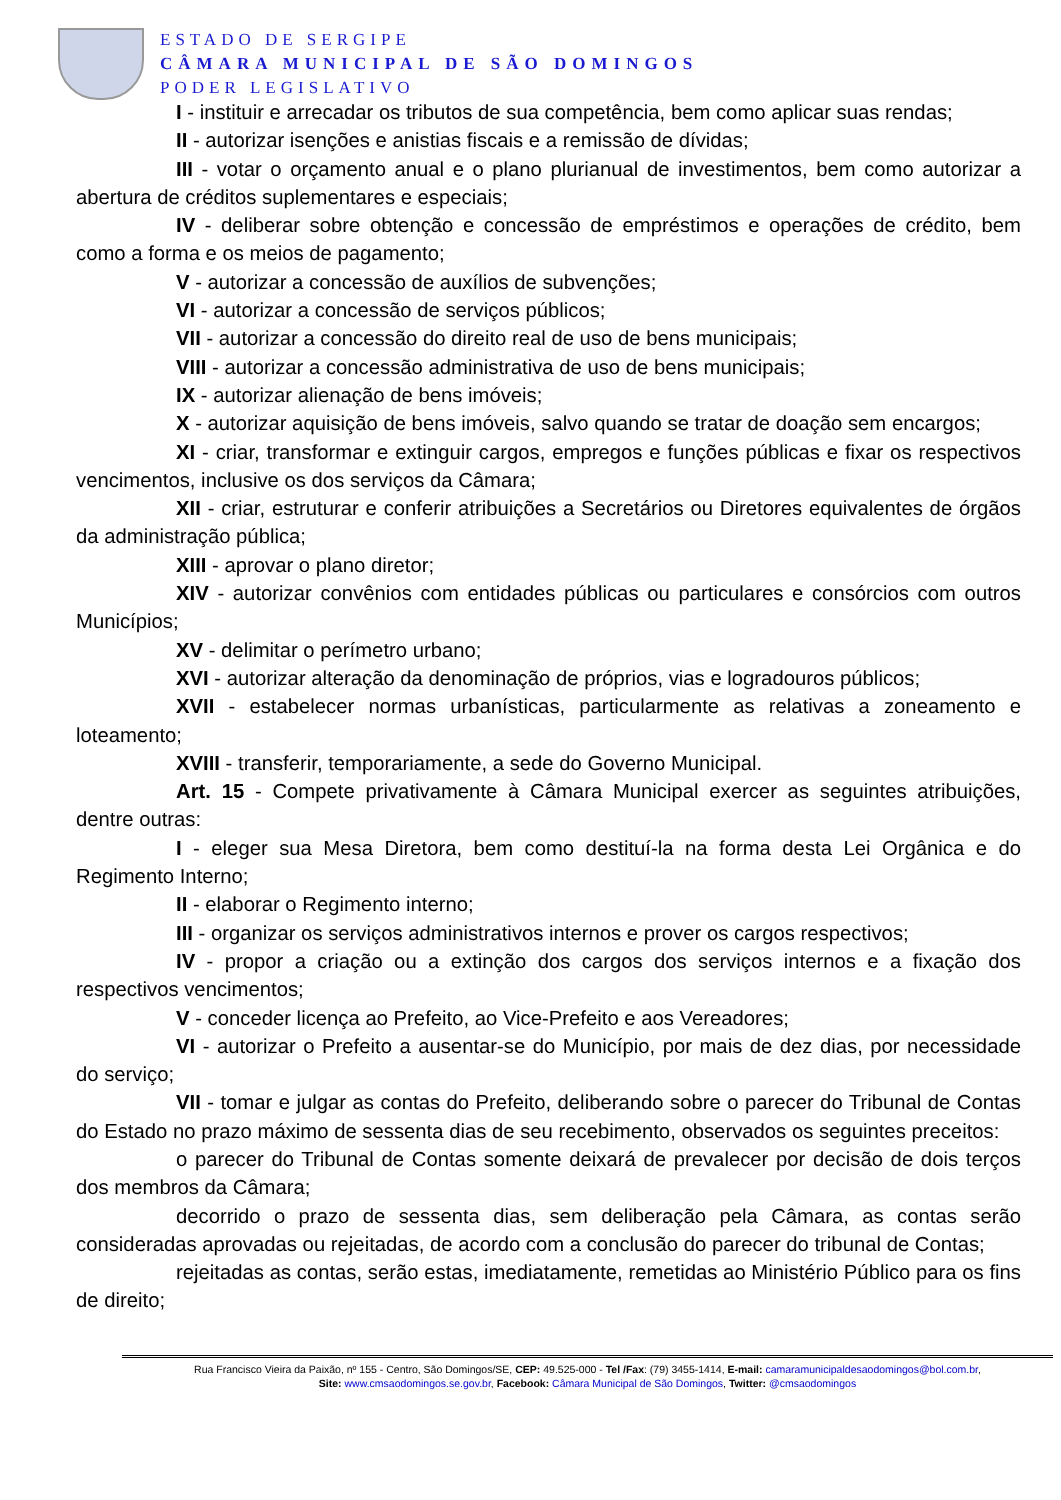ESTADO DE SERGIPE
CÂMARA MUNICIPAL DE SÃO DOMINGOS
PODER LEGISLATIVO
I - instituir e arrecadar os tributos de sua competência, bem como aplicar suas rendas;
II - autorizar isenções e anistias fiscais e a remissão de dívidas;
III - votar o orçamento anual e o plano plurianual de investimentos, bem como autorizar a abertura de créditos suplementares e especiais;
IV - deliberar sobre obtenção e concessão de empréstimos e operações de crédito, bem como a forma e os meios de pagamento;
V - autorizar a concessão de auxílios de subvenções;
VI - autorizar a concessão de serviços públicos;
VII - autorizar a concessão do direito real de uso de bens municipais;
VIII - autorizar a concessão administrativa de uso de bens municipais;
IX - autorizar alienação de bens imóveis;
X - autorizar aquisição de bens imóveis, salvo quando se tratar de doação sem encargos;
XI - criar, transformar e extinguir cargos, empregos e funções públicas e fixar os respectivos vencimentos, inclusive os dos serviços da Câmara;
XII - criar, estruturar e conferir atribuições a Secretários ou Diretores equivalentes de órgãos da administração pública;
XIII - aprovar o plano diretor;
XIV - autorizar convênios com entidades públicas ou particulares e consórcios com outros Municípios;
XV - delimitar o perímetro urbano;
XVI - autorizar alteração da denominação de próprios, vias e logradouros públicos;
XVII - estabelecer normas urbanísticas, particularmente as relativas a zoneamento e loteamento;
XVIII - transferir, temporariamente, a sede do Governo Municipal.
Art. 15 - Compete privativamente à Câmara Municipal exercer as seguintes atribuições, dentre outras:
I - eleger sua Mesa Diretora, bem como destituí-la na forma desta Lei Orgânica e do Regimento Interno;
II - elaborar o Regimento interno;
III - organizar os serviços administrativos internos e prover os cargos respectivos;
IV - propor a criação ou a extinção dos cargos dos serviços internos e a fixação dos respectivos vencimentos;
V - conceder licença ao Prefeito, ao Vice-Prefeito e aos Vereadores;
VI - autorizar o Prefeito a ausentar-se do Município, por mais de dez dias, por necessidade do serviço;
VII - tomar e julgar as contas do Prefeito, deliberando sobre o parecer do Tribunal de Contas do Estado no prazo máximo de sessenta dias de seu recebimento, observados os seguintes preceitos:
o parecer do Tribunal de Contas somente deixará de prevalecer por decisão de dois terços dos membros da Câmara;
decorrido o prazo de sessenta dias, sem deliberação pela Câmara, as contas serão consideradas aprovadas ou rejeitadas, de acordo com a conclusão do parecer do tribunal de Contas;
rejeitadas as contas, serão estas, imediatamente, remetidas ao Ministério Público para os fins de direito;
Rua Francisco Vieira da Paixão, nº 155 - Centro, São Domingos/SE, CEP: 49.525-000 - Tel /Fax: (79) 3455-1414, E-mail: camaramunicipaldesaodomingos@bol.com.br,
Site: www.cmsaodomingos.se.gov.br, Facebook: Câmara Municipal de São Domingos, Twitter: @cmsaodomingos